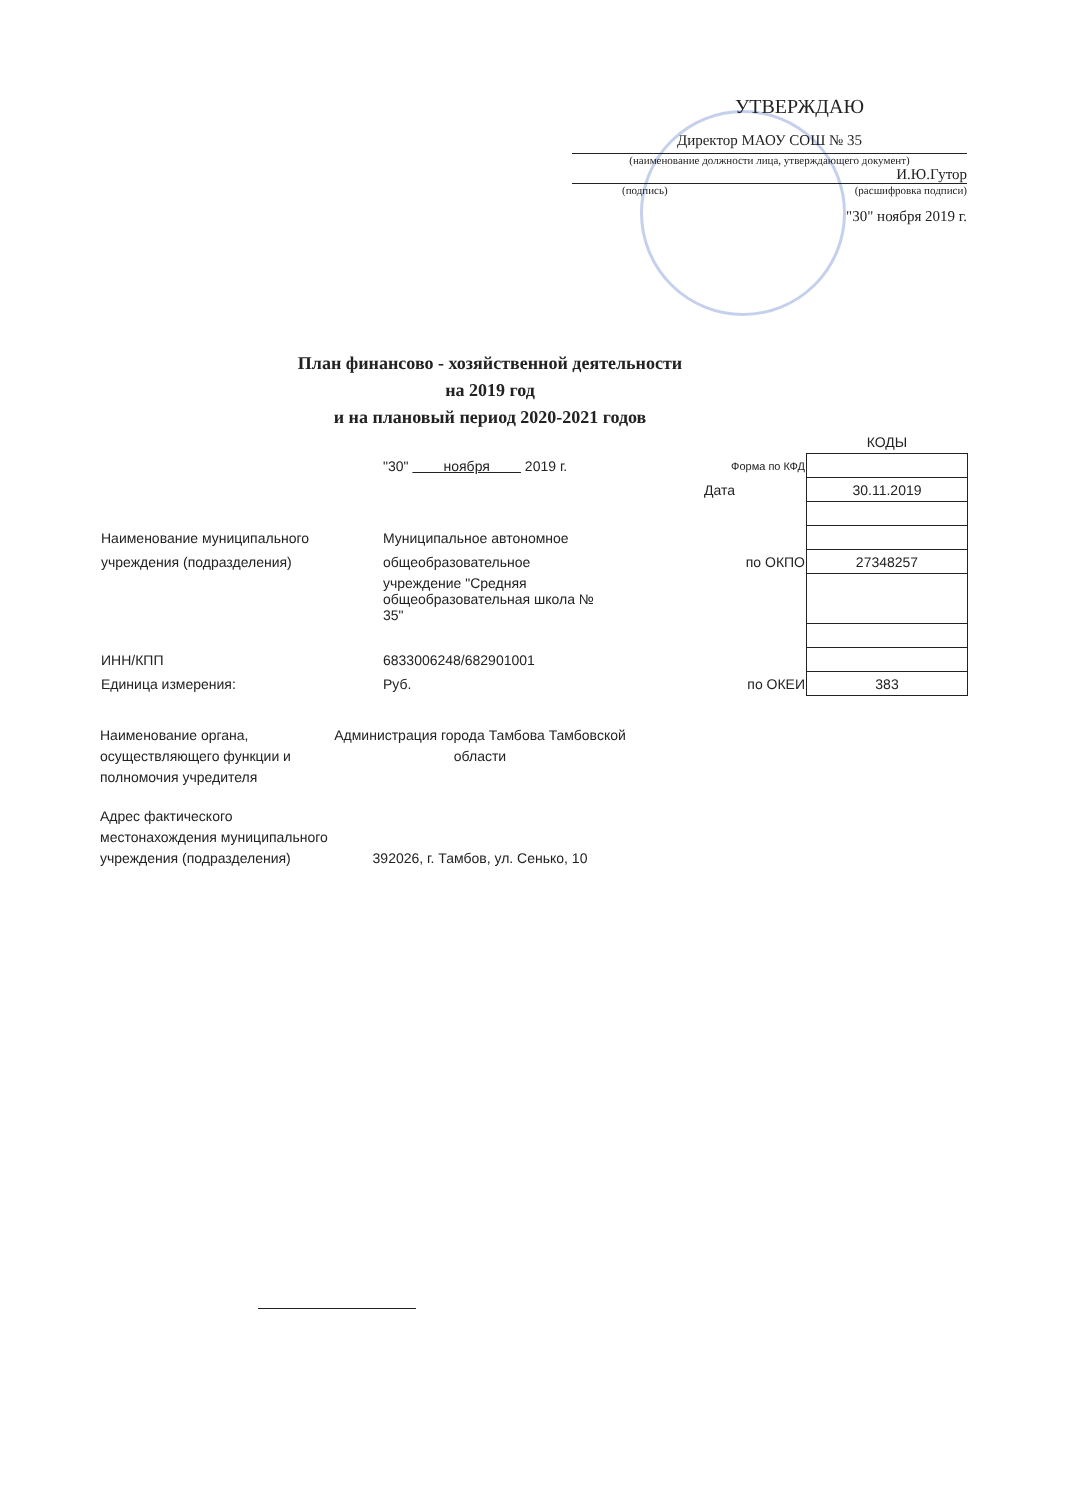УТВЕРЖДАЮ
Директор МАОУ СОШ № 35
(наименование должности лица, утверждающего документ)
И.Ю.Гутор
(подпись) (расшифровка подписи)
"30" ноября 2019 г.
План финансово - хозяйственной деятельности
на 2019 год
и на плановый период 2020-2021 годов
| | | | КОДЫ |
| | "30" ноября 2019 г. | Форма по КФД | |
| | | Дата | 30.11.2019 |
| Наименование муниципального | Муниципальное автономное | | |
| учреждения (подразделения) | общеобразовательное | по ОКПО | 27348257 |
| | учреждение "Средняя общеобразовательная школа № 35" | | |
| ИНН/КПП | 6833006248/682901001 | | |
| Единица измерения: | Руб. | по ОКЕИ | 383 |
Наименование органа, осуществляющего функции и полномочия учредителя
Администрация города Тамбова Тамбовской области
Адрес фактического местонахождения муниципального учреждения (подразделения)
392026, г. Тамбов, ул. Сенько, 10